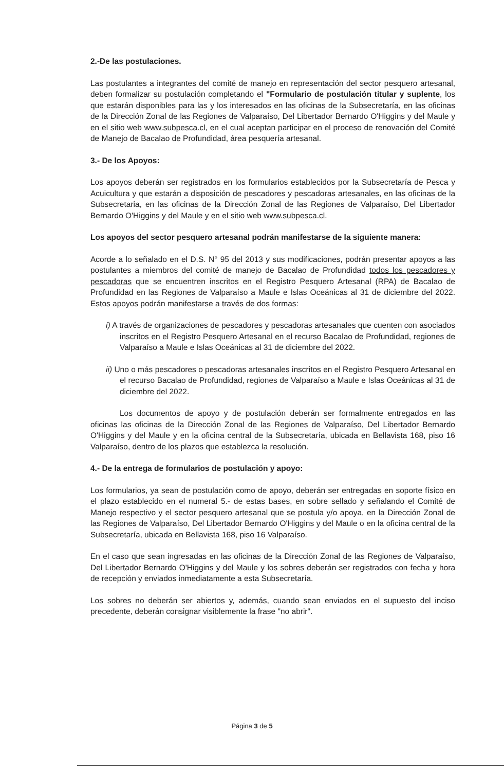2.-De las postulaciones.
Las postulantes a integrantes del comité de manejo en representación del sector pesquero artesanal, deben formalizar su postulación completando el "Formulario de postulación titular y suplente, los que estarán disponibles para las y los interesados en las oficinas de la Subsecretaría, en las oficinas de la Dirección Zonal de las Regiones de Valparaíso, Del Libertador Bernardo O'Higgins y del Maule y en el sitio web www.subpesca.cl, en el cual aceptan participar en el proceso de renovación del Comité de Manejo de Bacalao de Profundidad, área pesquería artesanal.
3.- De los Apoyos:
Los apoyos deberán ser registrados en los formularios establecidos por la Subsecretaría de Pesca y Acuicultura y que estarán a disposición de pescadores y pescadoras artesanales, en las oficinas de la Subsecretaria, en las oficinas de la Dirección Zonal de las Regiones de Valparaíso, Del Libertador Bernardo O'Higgins y del Maule y en el sitio web www.subpesca.cl.
Los apoyos del sector pesquero artesanal podrán manifestarse de la siguiente manera:
Acorde a lo señalado en el D.S. N° 95 del 2013 y sus modificaciones, podrán presentar apoyos a las postulantes a miembros del comité de manejo de Bacalao de Profundidad todos los pescadores y pescadoras que se encuentren inscritos en el Registro Pesquero Artesanal (RPA) de Bacalao de Profundidad en las Regiones de Valparaíso a Maule e Islas Oceánicas al 31 de diciembre del 2022. Estos apoyos podrán manifestarse a través de dos formas:
i) A través de organizaciones de pescadores y pescadoras artesanales que cuenten con asociados inscritos en el Registro Pesquero Artesanal en el recurso Bacalao de Profundidad, regiones de Valparaíso a Maule e Islas Oceánicas al 31 de diciembre del 2022.
ii) Uno o más pescadores o pescadoras artesanales inscritos en el Registro Pesquero Artesanal en el recurso Bacalao de Profundidad, regiones de Valparaíso a Maule e Islas Oceánicas al 31 de diciembre del 2022.
Los documentos de apoyo y de postulación deberán ser formalmente entregados en las oficinas las oficinas de la Dirección Zonal de las Regiones de Valparaíso, Del Libertador Bernardo O'Higgins y del Maule y en la oficina central de la Subsecretaría, ubicada en Bellavista 168, piso 16 Valparaíso, dentro de los plazos que establezca la resolución.
4.- De la entrega de formularios de postulación y apoyo:
Los formularios, ya sean de postulación como de apoyo, deberán ser entregadas en soporte físico en el plazo establecido en el numeral 5.- de estas bases, en sobre sellado y señalando el Comité de Manejo respectivo y el sector pesquero artesanal que se postula y/o apoya, en la Dirección Zonal de las Regiones de Valparaíso, Del Libertador Bernardo O'Higgins y del Maule o en la oficina central de la Subsecretaría, ubicada en Bellavista 168, piso 16 Valparaíso.
En el caso que sean ingresadas en las oficinas de la Dirección Zonal de las Regiones de Valparaíso, Del Libertador Bernardo O'Higgins y del Maule y los sobres deberán ser registrados con fecha y hora de recepción y enviados inmediatamente a esta Subsecretaría.
Los sobres no deberán ser abiertos y, además, cuando sean enviados en el supuesto del inciso precedente, deberán consignar visiblemente la frase "no abrir".
Página 3 de 5